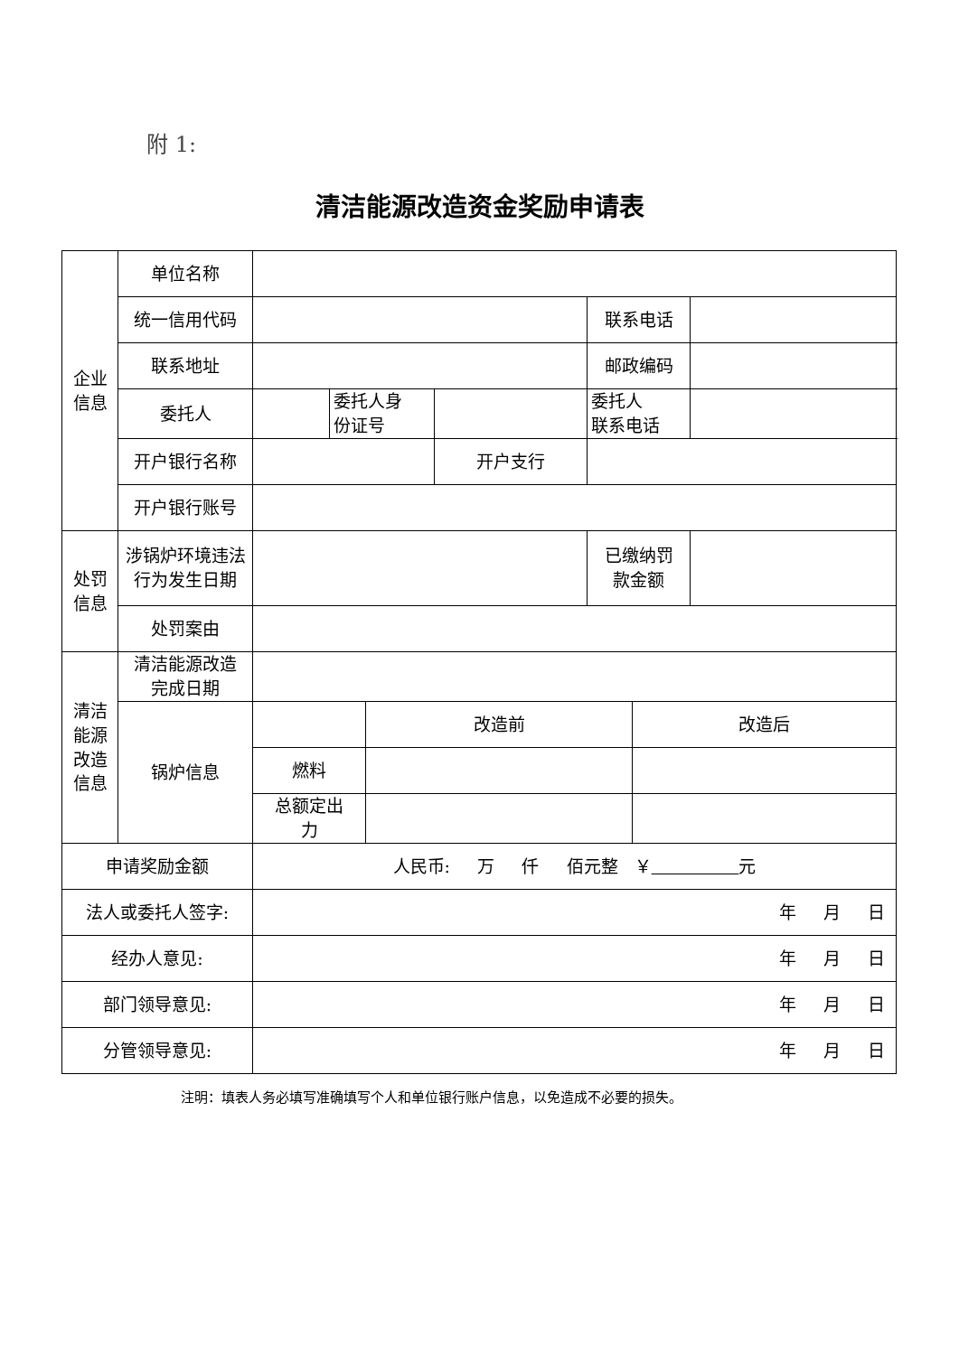附 1:
清洁能源改造资金奖励申请表
| 企业 信息 | 单位名称 | | | | | | | |
| | 统一信用代码 | | | | | 联系电话 | | |
| | 联系地址 | | | | | 邮政编码 | | |
| | 委托人 | | 委托人身 份证号 | | | 委托人 联系电话 | | |
| | 开户银行名称 | | | | 开户支行 | | | |
| | 开户银行账号 | | | | | | | |
| 处罚 信息 | 涉锅炉环境违法行为发生日期 | | | | | 已缴纳罚 款金额 | | |
| | 处罚案由 | | | | | | | |
| 清洁 能源 改造 信息 | 清洁能源改造 完成日期 | | | | | | | |
| | 锅炉信息 | | | 改造前 | | | 改造后 | |
| | | 燃料 | | | | | | |
| | | 总额定出 力 | | | | | | |
| 申请奖励金额 | | 人民币: 万 仟 佰元整 ￥ 元 | | | | | | |
| 法人或委托人签字: | | 年 月 日 | | | | | | |
| 经办人意见: | | 年 月 日 | | | | | | |
| 部门领导意见: | | 年 月 日 | | | | | | |
| 分管领导意见: | | 年 月 日 | | | | | | |
注明：填表人务必填写准确填写个人和单位银行账户信息，以免造成不必要的损失。